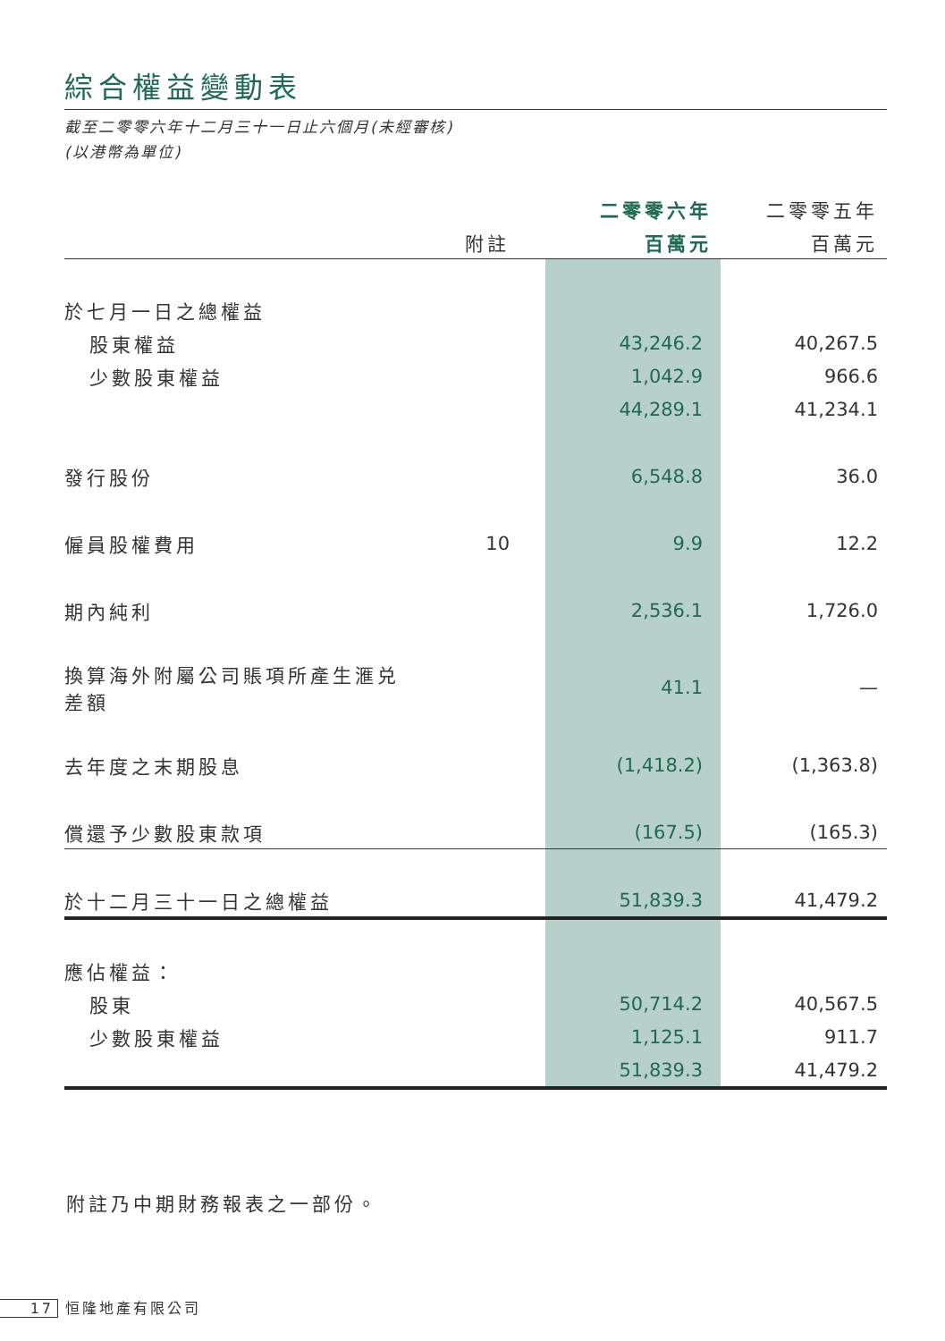綜合權益變動表
截至二零零六年十二月三十一日止六個月(未經審核)
(以港幣為單位)
| | | 二零零六年 | 二零零五年 |
| --- | --- | --- | --- |
| | 附註 | 百萬元 | 百萬元 |
| 於七月一日之總權益 | | | |
| 股東權益 | | 43,246.2 | 40,267.5 |
| 少數股東權益 | | 1,042.9 | 966.6 |
| | | 44,289.1 | 41,234.1 |
| 發行股份 | | 6,548.8 | 36.0 |
| 僱員股權費用 | 10 | 9.9 | 12.2 |
| 期內純利 | | 2,536.1 | 1,726.0 |
| 換算海外附屬公司賬項所產生滙兑差額 | | 41.1 | — |
| 去年度之末期股息 | | (1,418.2) | (1,363.8) |
| 償還予少數股東款項 | | (167.5) | (165.3) |
| 於十二月三十一日之總權益 | | 51,839.3 | 41,479.2 |
| 應佔權益： | | | |
| 股東 | | 50,714.2 | 40,567.5 |
| 少數股東權益 | | 1,125.1 | 911.7 |
| | | 51,839.3 | 41,479.2 |
附註乃中期財務報表之一部份。
17 恒隆地產有限公司